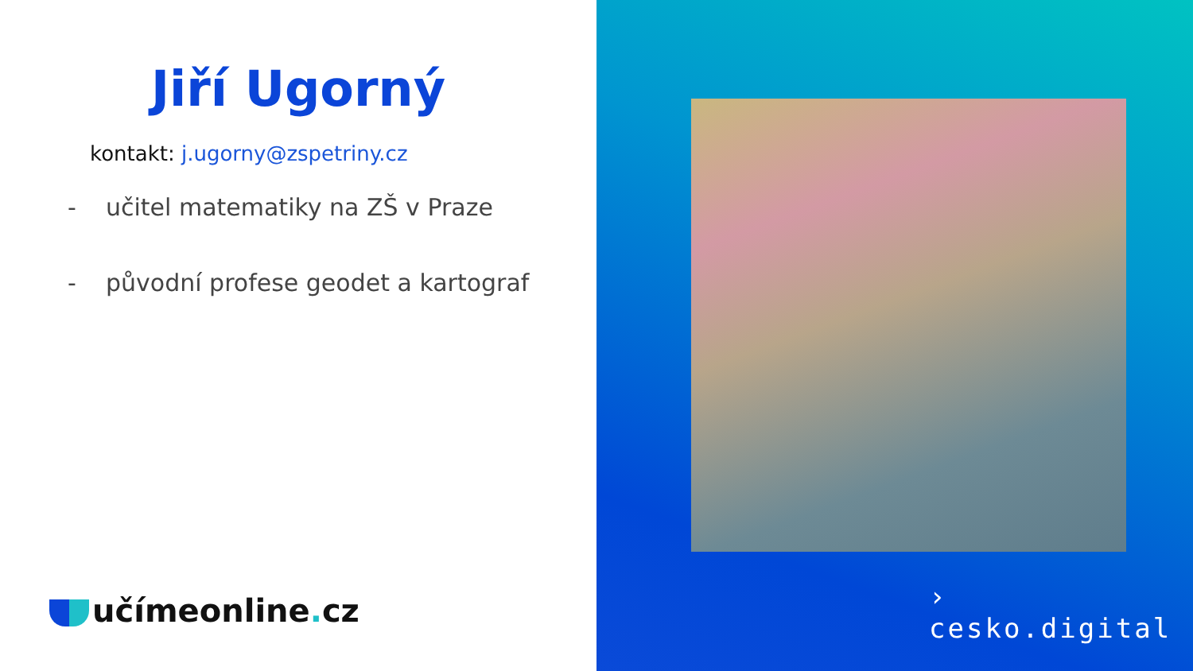Jiří Ugorný
kontakt: j.ugorny@zspetriny.cz
- učitel matematiky na ZŠ v Praze
- původní profese geodet a kartograf
učímeonline. cz
›
cesko.digital